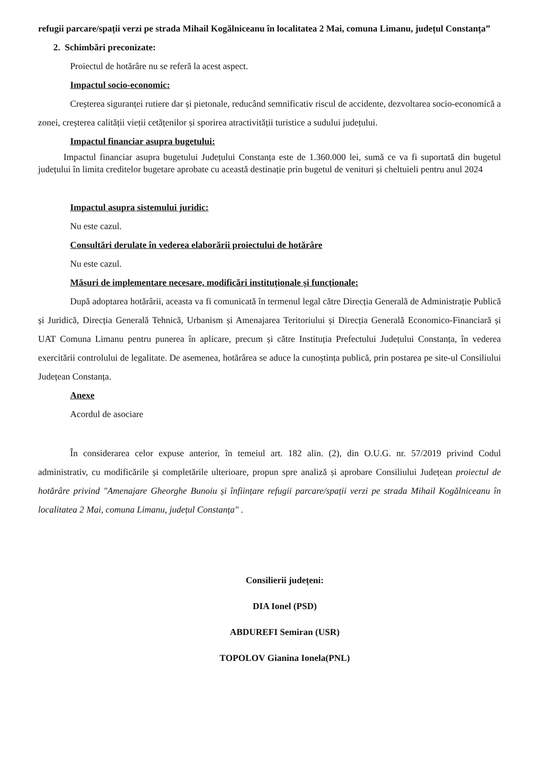refugii parcare/spații verzi pe strada Mihail Kogălniceanu în localitatea 2 Mai, comuna Limanu, județul Constanța”
2. Schimbări preconizate:
Proiectul de hotărâre nu se referă la acest aspect.
Impactul socio-economic:
Creșterea siguranței rutiere dar și pietonale, reducând semnificativ riscul de accidente, dezvoltarea socio-economică a zonei, creșterea calității vieții cetățenilor și sporirea atractivității turistice a sudului județului.
Impactul financiar asupra bugetului:
Impactul financiar asupra bugetului Județului Constanța este de 1.360.000 lei, sumă ce va fi suportată din bugetul județului în limita creditelor bugetare aprobate cu această destinație prin bugetul de venituri și cheltuieli pentru anul 2024
Impactul asupra sistemului juridic:
Nu este cazul.
Consultări derulate în vederea elaborării proiectului de hotărâre
Nu este cazul.
Măsuri de implementare necesare, modificări instituționale și funcționale:
După adoptarea hotărârii, aceasta va fi comunicată în termenul legal către Direcția Generală de Administrație Publică și Juridică, Direcția Generală Tehnică, Urbanism și Amenajarea Teritoriului și Direcția Generală Economico-Financiară și UAT Comuna Limanu pentru punerea în aplicare, precum și către Instituția Prefectului Județului Constanța, în vederea exercitării controlului de legalitate. De asemenea, hotărârea se aduce la cunoștința publică, prin postarea pe site-ul Consiliului Județean Constanța.
Anexe
Acordul de asociare
În considerarea celor expuse anterior, în temeiul art. 182 alin. (2), din O.U.G. nr. 57/2019 privind Codul administrativ, cu modificările și completările ulterioare, propun spre analiză și aprobare Consiliului Județean proiectul de hotărâre privind "Amenajare Gheorghe Bunoiu și înființare refugii parcare/spații verzi pe strada Mihail Kogălniceanu în localitatea 2 Mai, comuna Limanu, județul Constanța" .
Consilierii județeni:
DIA Ionel (PSD)
ABDUREFI Semiran (USR)
TOPOLOV Gianina Ionela(PNL)